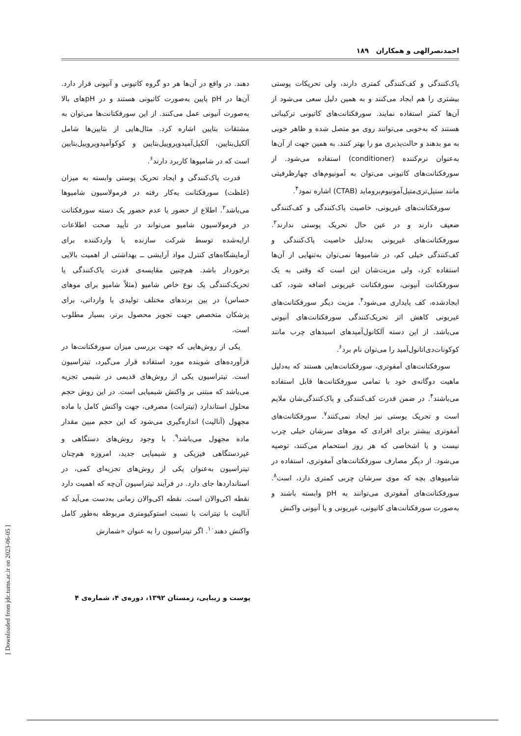احمدنصرالهی و همکاران ۱۸۹
پاک‌کنندگی و کف‌کنندگی کمتری دارند، ولی تحریکات پوستی بیشتری را هم ایجاد می‌کنند و به همین دلیل سعی می‌شود از آن‌ها کمتر استفاده نمایند. سورفکتانت‌های کاتیونی ترکیباتی هستند که به‌خوبی می‌توانند روی مو متصل شده و ظاهر خوبی به مو بدهند و حالت‌پذیری مو را بهتر کنند. به همین جهت از آن‌ها به‌عنوان نرم‌کننده (conditioner) استفاده می‌شود. از سورفکتانت‌های کاتیونی می‌توان به آمونیوم‌های چهارظرفیتی مانند ستیل‌تری‌متیل‌آمونیوم‌بروماید (CTAB) اشاره نمود<sup>۴</sup>.
سورفکتانت‌های غیریونی، خاصیت پاک‌کنندگی و کف‌کنندگی ضعیف دارند و در عین حال تحریک پوستی ندارند<sup>۲</sup>. سورفکتانت‌های غیریونی به‌دلیل خاصیت پاک‌کنندگی و کف‌کنندگی خیلی کم، در شامپوها نمی‌توان به‌تنهایی از آن‌ها استفاده کرد، ولی مزیت‌شان این است که وقتی به یک سورفکتانت آنیونی، سورفکتانت غیریونی اضافه شود، کف ایجادشده، کف پایداری می‌شود<sup>۴</sup>. مزیت دیگر سورفکتانت‌های غیریونی کاهش اثر تحریک‌کنندگی سورفکتانت‌های آنیونی می‌باشد. از این دسته آلکانول‌آمیدهای اسیدهای چرب مانند کوکونات‌دی‌اتانول‌آمید را می‌توان نام برد<sup>۶</sup>.
سورفکتانت‌های آمفوتری، سورفکتانت‌هایی هستند که به‌دلیل ماهیت دوگانه‌ی خود با تمامی سورفکتانت‌ها قابل استفاده می‌باشند<sup>۴</sup>. در ضمن قدرت کف‌کنندگی و پاک‌کنندگی‌شان ملایم است و تحریک پوستی نیز ایجاد نمی‌کنند<sup>۷</sup>. سورفکتانت‌های آمفوتری بیشتر برای افرادی که موهای سرشان خیلی چرب نیست و یا اشخاصی که هر روز استحمام می‌کنند، توصیه می‌شود. از دیگر مصارف سورفکتانت‌های آمفوتری، استفاده در شامپوهای بچه که موی سرشان چربی کمتری دارد، است<sup>۸</sup>. سورفکتانت‌های آمفوتری می‌توانند به pH وابسته باشند و به‌صورت سورفکتانت‌های کاتیونی، غیریونی و یا آنیونی واکنش
دهند. در واقع در آن‌ها هر دو گروه کاتیونی و آنیونی قرار دارد. آن‌ها در pH پایین به‌صورت کاتیونی هستند و در pHهای بالا به‌صورت آنیونی عمل می‌کنند. از این سورفکتانت‌ها می‌توان به مشتقات بتایین اشاره کرد. مثال‌هایی از بتایین‌ها شامل آلکیل‌بتایین، آلکیل‌آمیدوپروپیل‌بتایین و کوکوآمیدوپروپیل‌بتایین است که در شامپوها کاربرد دارند<sup>۶</sup>.
قدرت پاک‌کنندگی و ایجاد تحریک پوستی وابسته به میزان (غلظت) سورفکتانت به‌کار رفته در فرمولاسیون شامپوها می‌باشد<sup>۲</sup>. اطلاع از حضور یا عدم حضور یک دسته سورفکتانت در فرمولاسیون شامپو می‌تواند در تأیید صحت اطلاعات ارایه‌شده توسط شرکت سازنده یا واردکننده برای آزمایشگاه‌های کنترل مواد آرایشی ــ بهداشتی از اهمیت بالایی برخوردار باشد. هم‌چنین مقایسه‌ی قدرت پاک‌کنندگی یا تحریک‌کنندگی یک نوع خاص شامپو (مثلاً شامپو برای موهای حساس) در بین برندهای مختلف تولیدی یا وارداتی، برای پزشکان متخصص جهت تجویز محصول برتر، بسیار مطلوب است.
یکی از روش‌هایی که جهت بررسی میزان سورفکتانت‌ها در فرآورده‌های شوینده مورد استفاده قرار می‌گیرد، تیتراسیون است. تیتراسیون یکی از روش‌های قدیمی در شیمی تجزیه می‌باشد که مبتنی بر واکنش شیمیایی است. در این روش حجم محلول استاندارد (تیترانت) مصرفی، جهت واکنش کامل با ماده مجهول (آنالیت) اندازه‌گیری می‌شود که این حجم مبین مقدار ماده مجهول می‌باشد<sup>۹</sup>. با وجود روش‌های دستگاهی و غیردستگاهی فیزیکی و شیمیایی جدید، امروزه هم‌چنان تیتراسیون به‌عنوان یکی از روش‌های تجزیه‌ای کمی، در استانداردها جای دارد. در فرآیند تیتراسیون آن‌چه که اهمیت دارد نقطه اکی‌والان است. نقطه اکی‌والان زمانی به‌دست می‌آید که آنالیت با تیترانت با نسبت استوکیومتری مربوطه به‌طور کامل واکنش دهند<sup>۱۰</sup>. اگر تیتراسیون را به عنوان «شمارش
پوست و زیبایی، زمستان ۱۳۹۲، دوره‌ی ۴، شماره‌ی ۴
[ Downloaded from jdc.tums.ac.ir on 2023-06-05 ]